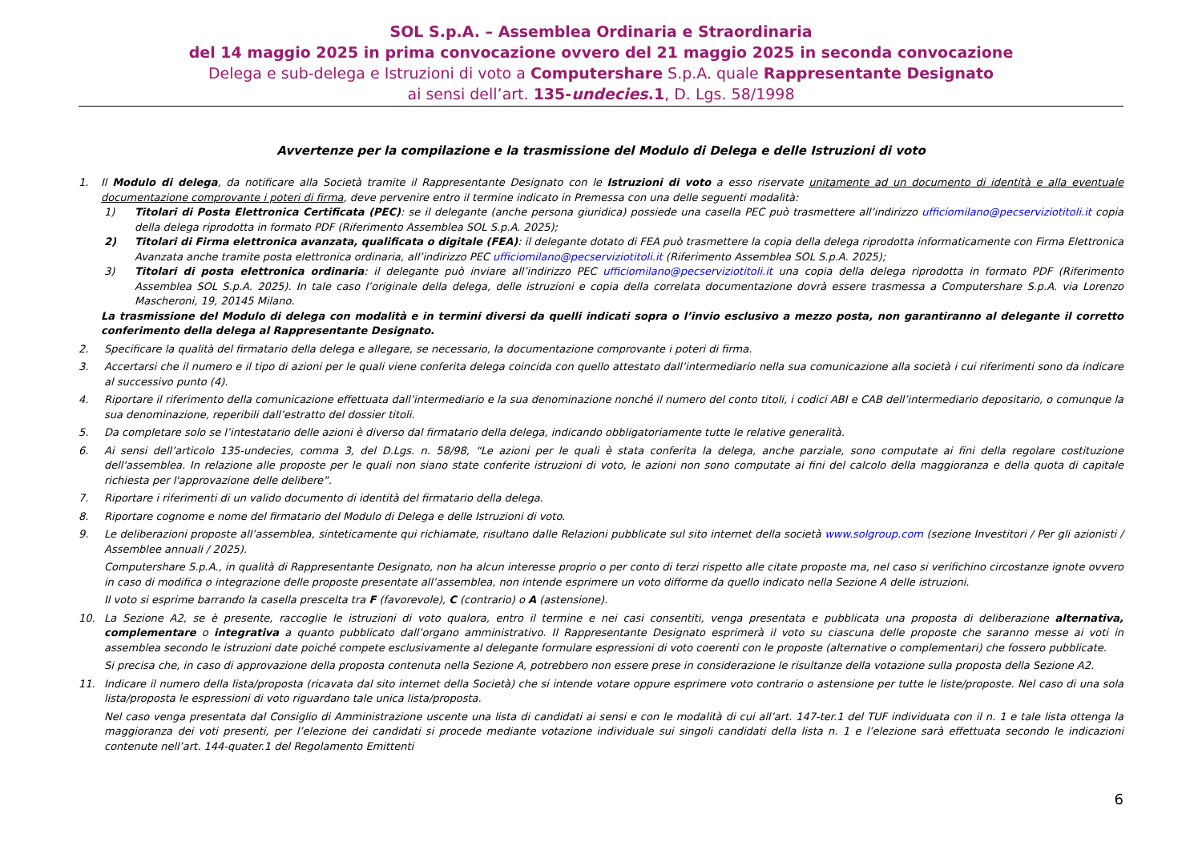SOL S.p.A. – Assemblea Ordinaria e Straordinaria
del 14 maggio 2025 in prima convocazione ovvero del 21 maggio 2025 in seconda convocazione
Delega e sub-delega e Istruzioni di voto a Computershare S.p.A. quale Rappresentante Designato
ai sensi dell’art. 135-undecies.1, D. Lgs. 58/1998
Avvertenze per la compilazione e la trasmissione del Modulo di Delega e delle Istruzioni di voto
1. Il Modulo di delega, da notificare alla Società tramite il Rappresentante Designato con le Istruzioni di voto a esso riservate unitamente ad un documento di identità e alla eventuale documentazione comprovante i poteri di firma, deve pervenire entro il termine indicato in Premessa con una delle seguenti modalità:
1) Titolari di Posta Elettronica Certificata (PEC): se il delegante (anche persona giuridica) possiede una casella PEC può trasmettere all’indirizzo ufficiomilano@pecserviziotitoli.it copia della delega riprodotta in formato PDF (Riferimento Assemblea SOL S.p.A. 2025);
2) Titolari di Firma elettronica avanzata, qualificata o digitale (FEA): il delegante dotato di FEA può trasmettere la copia della delega riprodotta informaticamente con Firma Elettronica Avanzata anche tramite posta elettronica ordinaria, all’indirizzo PEC ufficiomilano@pecserviziotitoli.it (Riferimento Assemblea SOL S.p.A. 2025);
3) Titolari di posta elettronica ordinaria: il delegante può inviare all’indirizzo PEC ufficiomilano@pecserviziotitoli.it una copia della delega riprodotta in formato PDF (Riferimento Assemblea SOL S.p.A. 2025). In tale caso l’originale della delega, delle istruzioni e copia della correlata documentazione dovrà essere trasmessa a Computershare S.p.A. via Lorenzo Mascheroni, 19, 20145 Milano.
La trasmissione del Modulo di delega con modalità e in termini diversi da quelli indicati sopra o l’invio esclusivo a mezzo posta, non garantiranno al delegante il corretto conferimento della delega al Rappresentante Designato.
2. Specificare la qualità del firmatario della delega e allegare, se necessario, la documentazione comprovante i poteri di firma.
3. Accertarsi che il numero e il tipo di azioni per le quali viene conferita delega coincida con quello attestato dall’intermediario nella sua comunicazione alla società i cui riferimenti sono da indicare al successivo punto (4).
4. Riportare il riferimento della comunicazione effettuata dall’intermediario e la sua denominazione nonché il numero del conto titoli, i codici ABI e CAB dell’intermediario depositario, o comunque la sua denominazione, reperibili dall’estratto del dossier titoli.
5. Da completare solo se l’intestatario delle azioni è diverso dal firmatario della delega, indicando obbligatoriamente tutte le relative generalità.
6. Ai sensi dell’articolo 135-undecies, comma 3, del D.Lgs. n. 58/98, “Le azioni per le quali è stata conferita la delega, anche parziale, sono computate ai fini della regolare costituzione dell'assemblea. In relazione alle proposte per le quali non siano state conferite istruzioni di voto, le azioni non sono computate ai fini del calcolo della maggioranza e della quota di capitale richiesta per l'approvazione delle delibere”.
7. Riportare i riferimenti di un valido documento di identità del firmatario della delega.
8. Riportare cognome e nome del firmatario del Modulo di Delega e delle Istruzioni di voto.
9. Le deliberazioni proposte all’assemblea, sinteticamente qui richiamate, risultano dalle Relazioni pubblicate sul sito internet della società www.solgroup.com (sezione Investitori / Per gli azionisti / Assemblee annuali / 2025).
Computershare S.p.A., in qualità di Rappresentante Designato, non ha alcun interesse proprio o per conto di terzi rispetto alle citate proposte ma, nel caso si verifichino circostanze ignote ovvero in caso di modifica o integrazione delle proposte presentate all’assemblea, non intende esprimere un voto difforme da quello indicato nella Sezione A delle istruzioni.
Il voto si esprime barrando la casella prescelta tra F (favorevole), C (contrario) o A (astensione).
10. La Sezione A2, se è presente, raccoglie le istruzioni di voto qualora, entro il termine e nei casi consentiti, venga presentata e pubblicata una proposta di deliberazione alternativa, complementare o integrativa a quanto pubblicato dall’organo amministrativo. Il Rappresentante Designato esprimerà il voto su ciascuna delle proposte che saranno messe ai voti in assemblea secondo le istruzioni date poiché compete esclusivamente al delegante formulare espressioni di voto coerenti con le proposte (alternative o complementari) che fossero pubblicate.
Si precisa che, in caso di approvazione della proposta contenuta nella Sezione A, potrebbero non essere prese in considerazione le risultanze della votazione sulla proposta della Sezione A2.
11. Indicare il numero della lista/proposta (ricavata dal sito internet della Società) che si intende votare oppure esprimere voto contrario o astensione per tutte le liste/proposte. Nel caso di una sola lista/proposta le espressioni di voto riguardano tale unica lista/proposta.
Nel caso venga presentata dal Consiglio di Amministrazione uscente una lista di candidati ai sensi e con le modalità di cui all’art. 147-ter.1 del TUF individuata con il n. 1 e tale lista ottenga la maggioranza dei voti presenti, per l’elezione dei candidati si procede mediante votazione individuale sui singoli candidati della lista n. 1 e l’elezione sarà effettuata secondo le indicazioni contenute nell’art. 144-quater.1 del Regolamento Emittenti
6